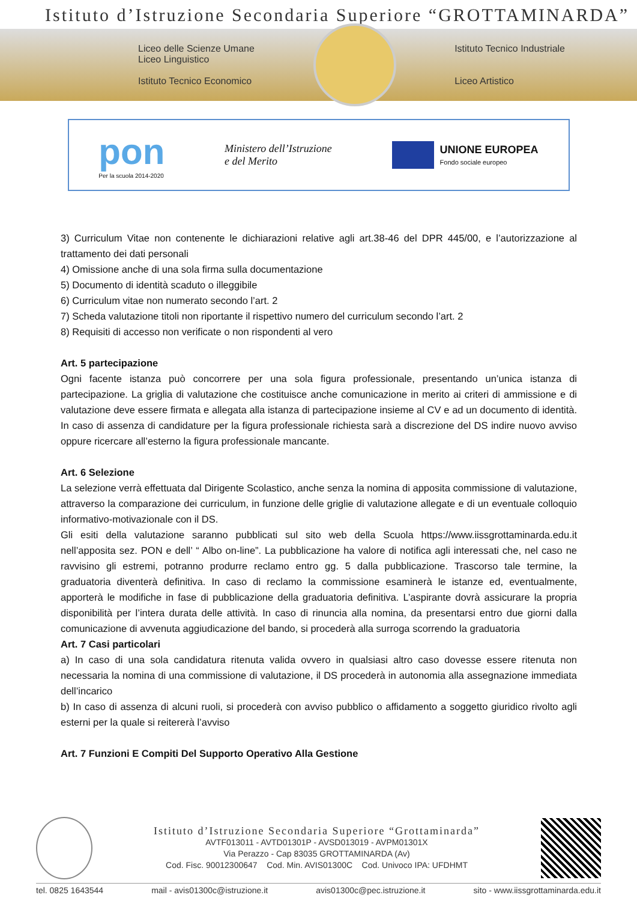Istituto d’Istruzione Secondaria Superiore “GROTTAMINARDA”
Liceo delle Scienze Umane
Liceo Linguistico
Istituto Tecnico Economico
Istituto Tecnico Industriale
Liceo Artistico
pon
Per la scuola 2014-2020
Ministero dell’Istruzione
e del Merito
UNIONE EUROPEA
Fondo sociale europeo
3) Curriculum Vitae non contenente le dichiarazioni relative agli art.38-46 del DPR 445/00, e l’autorizzazione al trattamento dei dati personali
4) Omissione anche di una sola firma sulla documentazione
5) Documento di identità scaduto o illeggibile
6) Curriculum vitae non numerato secondo l’art. 2
7) Scheda valutazione titoli non riportante il rispettivo numero del curriculum secondo l’art. 2
8) Requisiti di accesso non verificate o non rispondenti al vero
Art. 5 partecipazione
Ogni facente istanza può concorrere per una sola figura professionale, presentando un’unica istanza di partecipazione. La griglia di valutazione che costituisce anche comunicazione in merito ai criteri di ammissione e di valutazione deve essere firmata e allegata alla istanza di partecipazione insieme al CV e ad un documento di identità. In caso di assenza di candidature per la figura professionale richiesta sarà a discrezione del DS indire nuovo avviso oppure ricercare all’esterno la figura professionale mancante.
Art. 6 Selezione
La selezione verrà effettuata dal Dirigente Scolastico, anche senza la nomina di apposita commissione di valutazione, attraverso la comparazione dei curriculum, in funzione delle griglie di valutazione allegate e di un eventuale colloquio informativo-motivazionale con il DS.
Gli esiti della valutazione saranno pubblicati sul sito web della Scuola https://www.iissgrottaminarda.edu.it nell’apposita sez. PON e dell’ “ Albo on-line”. La pubblicazione ha valore di notifica agli interessati che, nel caso ne ravvisino gli estremi, potranno produrre reclamo entro gg. 5 dalla pubblicazione. Trascorso tale termine, la graduatoria diventerà definitiva. In caso di reclamo la commissione esaminerà le istanze ed, eventualmente, apporterà le modifiche in fase di pubblicazione della graduatoria definitiva. L’aspirante dovrà assicurare la propria disponibilità per l’intera durata delle attività. In caso di rinuncia alla nomina, da presentarsi entro due giorni dalla comunicazione di avvenuta aggiudicazione del bando, si procederà alla surroga scorrendo la graduatoria
Art. 7 Casi particolari
a) In caso di una sola candidatura ritenuta valida ovvero in qualsiasi altro caso dovesse essere ritenuta non necessaria la nomina di una commissione di valutazione, il DS procederà in autonomia alla assegnazione immediata dell’incarico
b) In caso di assenza di alcuni ruoli, si procederà con avviso pubblico o affidamento a soggetto giuridico rivolto agli esterni per la quale si reitererà l’avviso
Art. 7 Funzioni E Compiti Del Supporto Operativo Alla Gestione
Istituto d’Istruzione Secondaria Superiore “Grottaminarda”
AVTF013011 - AVTD01301P - AVSD013019 - AVPM01301X
Via Perazzo - Cap 83035 GROTTAMINARDA (Av)
Cod. Fisc. 90012300647 Cod. Min. AVIS01300C Cod. Univoco IPA: UFDHMT
tel. 0825 1643544 mail - avis01300c@istruzione.it avis01300c@pec.istruzione.it sito - www.iissgrottaminarda.edu.it